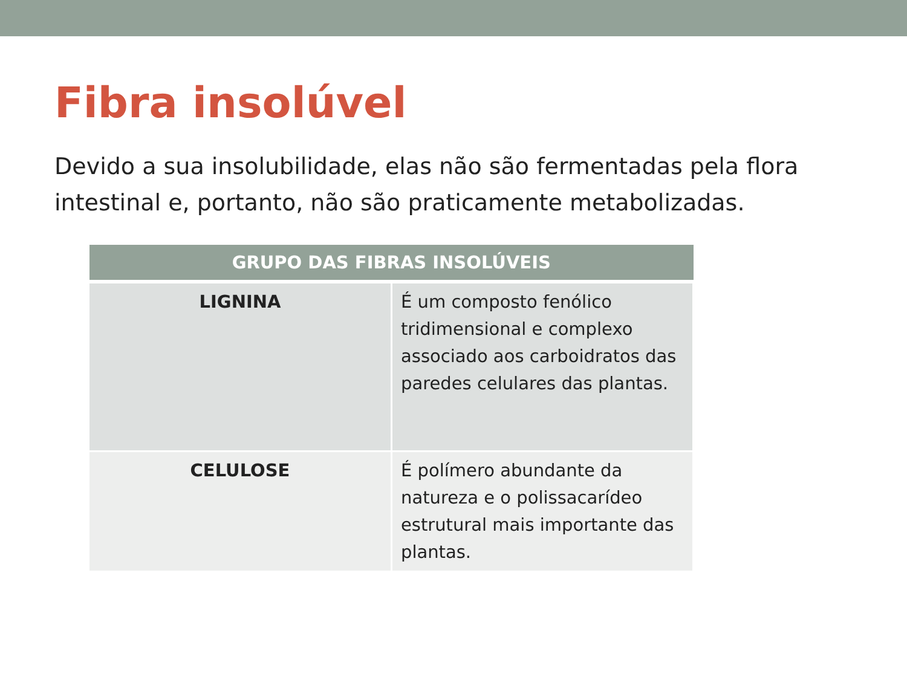Fibra insolúvel
Devido a sua insolubilidade, elas não são fermentadas pela flora intestinal e, portanto, não são praticamente metabolizadas.
| GRUPO DAS FIBRAS INSOLÚVEIS | |
| --- | --- |
| LIGNINA | É um composto fenólico tridimensional e complexo associado aos carboidratos das paredes celulares das plantas. |
| CELULOSE | É polímero abundante da natureza e o polissacarídeo estrutural mais importante das plantas. |